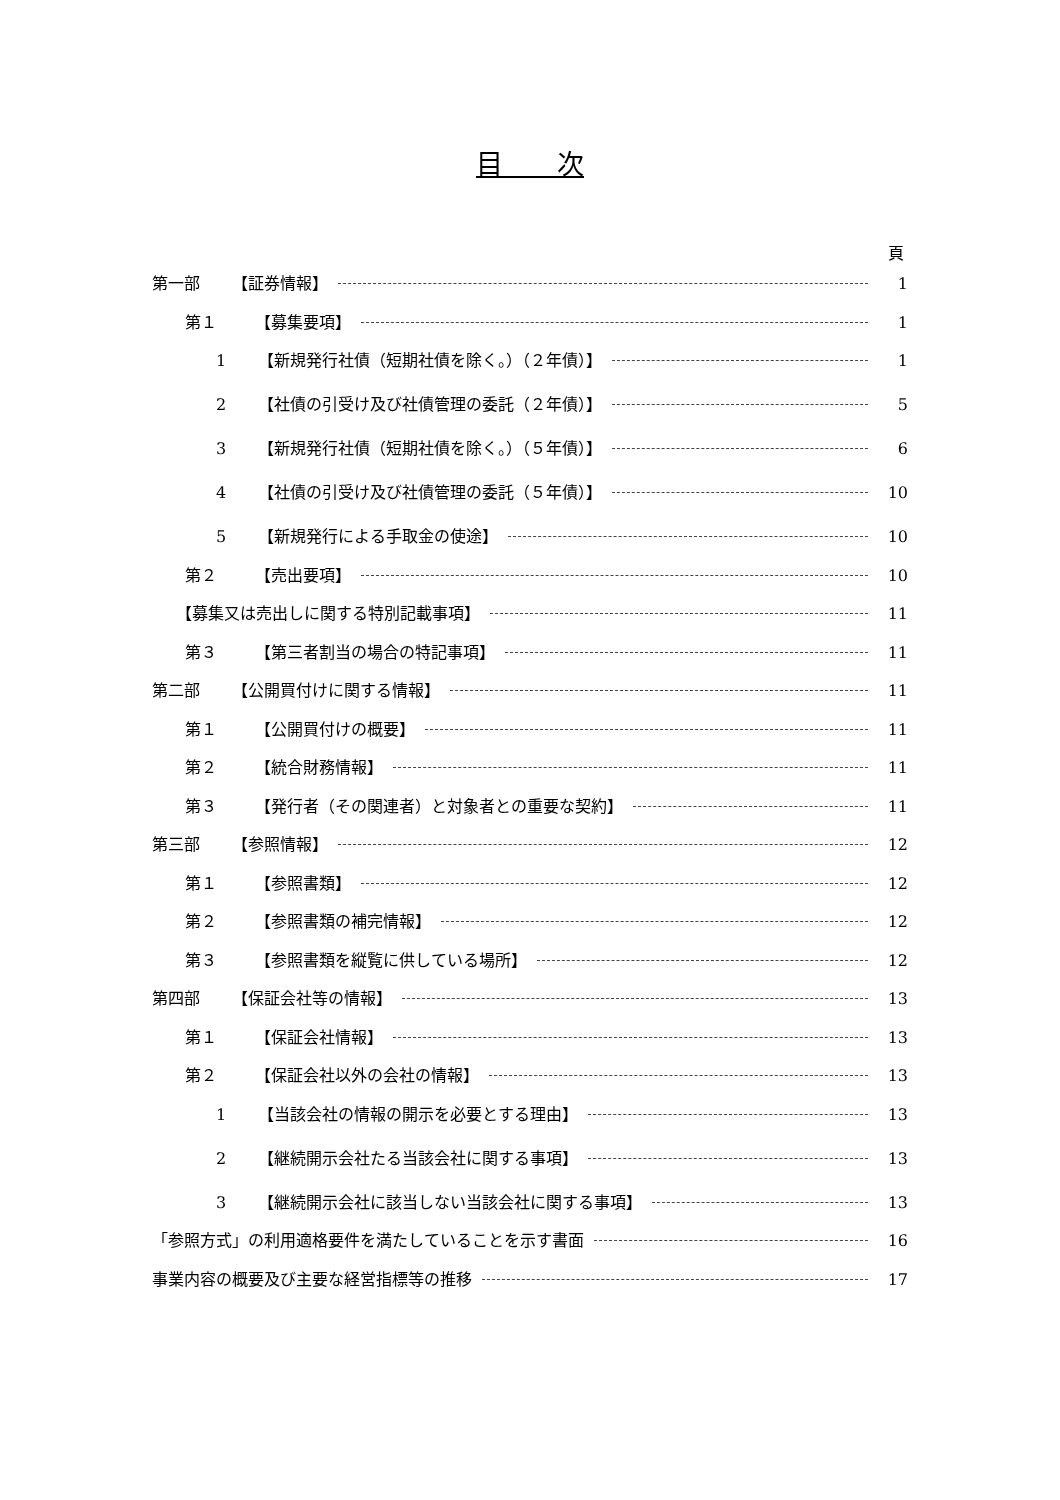目　　次
頁
第一部 【証券情報】 1
第１ 【募集要項】 1
1 【新規発行社債（短期社債を除く。）（２年債）】 1
2 【社債の引受け及び社債管理の委託（２年債）】 5
3 【新規発行社債（短期社債を除く。）（５年債）】 6
4 【社債の引受け及び社債管理の委託（５年債）】 10
5 【新規発行による手取金の使途】 10
第２ 【売出要項】 10
【募集又は売出しに関する特別記載事項】 11
第３ 【第三者割当の場合の特記事項】 11
第二部 【公開買付けに関する情報】 11
第１ 【公開買付けの概要】 11
第２ 【統合財務情報】 11
第３ 【発行者（その関連者）と対象者との重要な契約】 11
第三部 【参照情報】 12
第１ 【参照書類】 12
第２ 【参照書類の補完情報】 12
第３ 【参照書類を縦覧に供している場所】 12
第四部 【保証会社等の情報】 13
第１ 【保証会社情報】 13
第２ 【保証会社以外の会社の情報】 13
1 【当該会社の情報の開示を必要とする理由】 13
2 【継続開示会社たる当該会社に関する事項】 13
3 【継続開示会社に該当しない当該会社に関する事項】 13
「参照方式」の利用適格要件を満たしていることを示す書面 16
事業内容の概要及び主要な経営指標等の推移 17